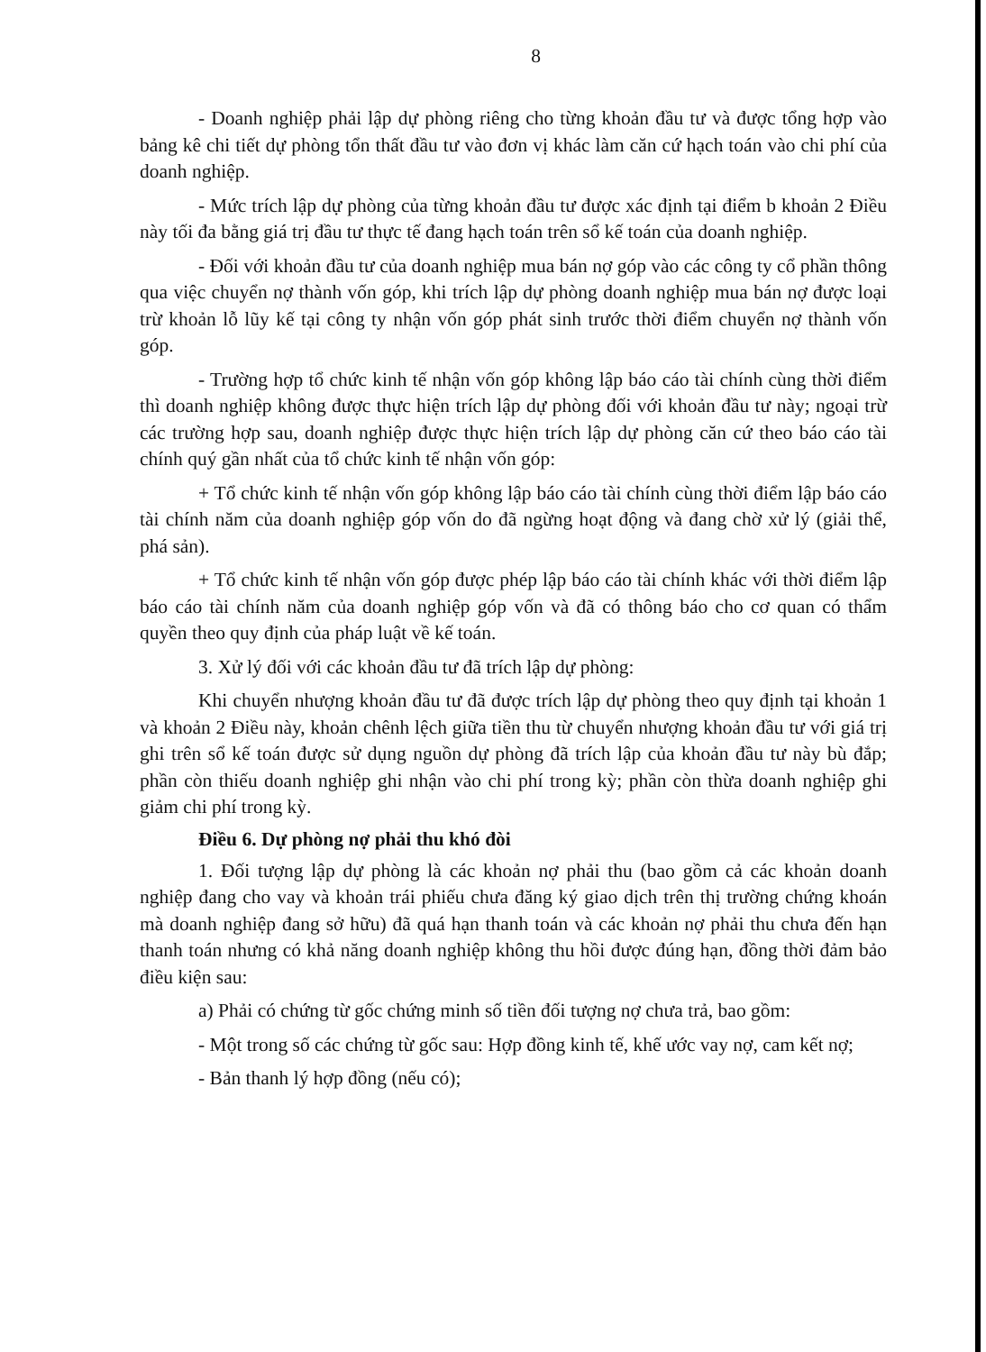8
- Doanh nghiệp phải lập dự phòng riêng cho từng khoản đầu tư và được tổng hợp vào bảng kê chi tiết dự phòng tổn thất đầu tư vào đơn vị khác làm căn cứ hạch toán vào chi phí của doanh nghiệp.
- Mức trích lập dự phòng của từng khoản đầu tư được xác định tại điểm b khoản 2 Điều này tối đa bằng giá trị đầu tư thực tế đang hạch toán trên sổ kế toán của doanh nghiệp.
- Đối với khoản đầu tư của doanh nghiệp mua bán nợ góp vào các công ty cổ phần thông qua việc chuyển nợ thành vốn góp, khi trích lập dự phòng doanh nghiệp mua bán nợ được loại trừ khoản lỗ lũy kế tại công ty nhận vốn góp phát sinh trước thời điểm chuyển nợ thành vốn góp.
- Trường hợp tổ chức kinh tế nhận vốn góp không lập báo cáo tài chính cùng thời điểm thì doanh nghiệp không được thực hiện trích lập dự phòng đối với khoản đầu tư này; ngoại trừ các trường hợp sau, doanh nghiệp được thực hiện trích lập dự phòng căn cứ theo báo cáo tài chính quý gần nhất của tổ chức kinh tế nhận vốn góp:
+ Tổ chức kinh tế nhận vốn góp không lập báo cáo tài chính cùng thời điểm lập báo cáo tài chính năm của doanh nghiệp góp vốn do đã ngừng hoạt động và đang chờ xử lý (giải thể, phá sản).
+ Tổ chức kinh tế nhận vốn góp được phép lập báo cáo tài chính khác với thời điểm lập báo cáo tài chính năm của doanh nghiệp góp vốn và đã có thông báo cho cơ quan có thẩm quyền theo quy định của pháp luật về kế toán.
3. Xử lý đối với các khoản đầu tư đã trích lập dự phòng:
Khi chuyển nhượng khoản đầu tư đã được trích lập dự phòng theo quy định tại khoản 1 và khoản 2 Điều này, khoản chênh lệch giữa tiền thu từ chuyển nhượng khoản đầu tư với giá trị ghi trên sổ kế toán được sử dụng nguồn dự phòng đã trích lập của khoản đầu tư này bù đắp; phần còn thiếu doanh nghiệp ghi nhận vào chi phí trong kỳ; phần còn thừa doanh nghiệp ghi giảm chi phí trong kỳ.
Điều 6. Dự phòng nợ phải thu khó đòi
1. Đối tượng lập dự phòng là các khoản nợ phải thu (bao gồm cả các khoản doanh nghiệp đang cho vay và khoản trái phiếu chưa đăng ký giao dịch trên thị trường chứng khoán mà doanh nghiệp đang sở hữu) đã quá hạn thanh toán và các khoản nợ phải thu chưa đến hạn thanh toán nhưng có khả năng doanh nghiệp không thu hồi được đúng hạn, đồng thời đảm bảo điều kiện sau:
a) Phải có chứng từ gốc chứng minh số tiền đối tượng nợ chưa trả, bao gồm:
- Một trong số các chứng từ gốc sau: Hợp đồng kinh tế, khế ước vay nợ, cam kết nợ;
- Bản thanh lý hợp đồng (nếu có);